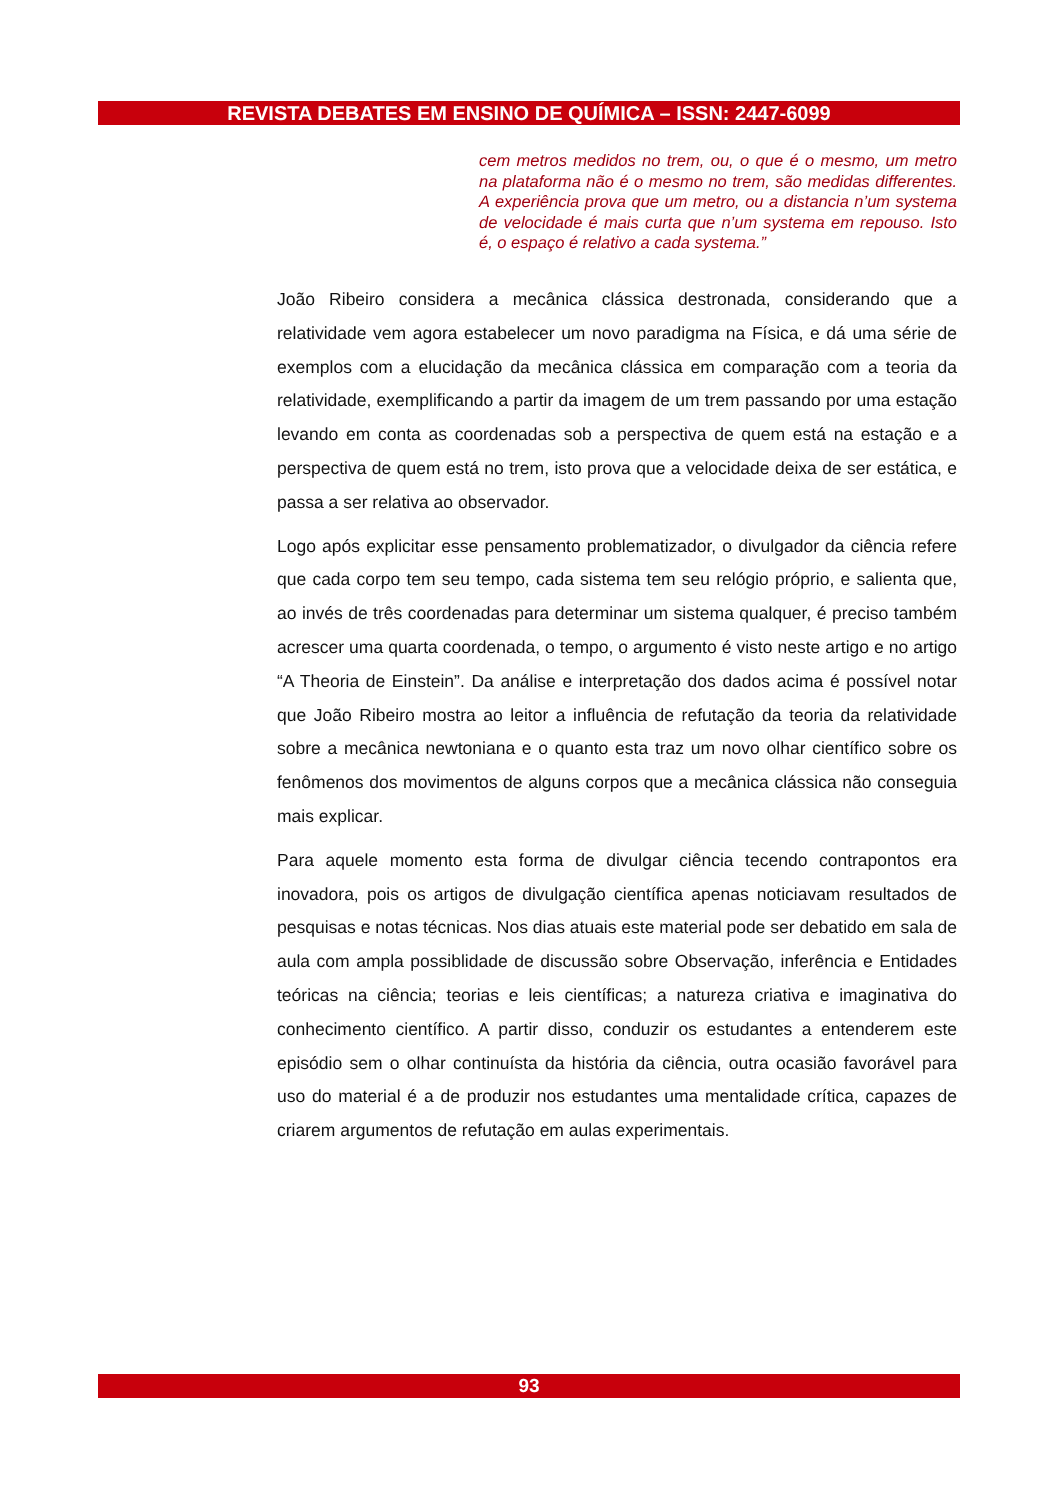REVISTA DEBATES EM ENSINO DE QUÍMICA – ISSN: 2447-6099
cem metros medidos no trem, ou, o que é o mesmo, um metro na plataforma não é o mesmo no trem, são medidas differentes. A experiência prova que um metro, ou a distancia n’um systema de velocidade é mais curta que n’um systema em repouso. Isto é, o espaço é relativo a cada systema.”
João Ribeiro considera a mecânica clássica destronada, considerando que a relatividade vem agora estabelecer um novo paradigma na Física, e dá uma série de exemplos com a elucidação da mecânica clássica em comparação com a teoria da relatividade, exemplificando a partir da imagem de um trem passando por uma estação levando em conta as coordenadas sob a perspectiva de quem está na estação e a perspectiva de quem está no trem, isto prova que a velocidade deixa de ser estática, e passa a ser relativa ao observador.
Logo após explicitar esse pensamento problematizador, o divulgador da ciência refere que cada corpo tem seu tempo, cada sistema tem seu relógio próprio, e salienta que, ao invés de três coordenadas para determinar um sistema qualquer, é preciso também acrescer uma quarta coordenada, o tempo, o argumento é visto neste artigo e no artigo “A Theoria de Einstein”. Da análise e interpretação dos dados acima é possível notar que João Ribeiro mostra ao leitor a influência de refutação da teoria da relatividade sobre a mecânica newtoniana e o quanto esta traz um novo olhar científico sobre os fenômenos dos movimentos de alguns corpos que a mecânica clássica não conseguia mais explicar.
Para aquele momento esta forma de divulgar ciência tecendo contrapontos era inovadora, pois os artigos de divulgação científica apenas noticiavam resultados de pesquisas e notas técnicas. Nos dias atuais este material pode ser debatido em sala de aula com ampla possiblidade de discussão sobre Observação, inferência e Entidades teóricas na ciência; teorias e leis científicas; a natureza criativa e imaginativa do conhecimento científico. A partir disso, conduzir os estudantes a entenderem este episódio sem o olhar continuísta da história da ciência, outra ocasião favorável para uso do material é a de produzir nos estudantes uma mentalidade crítica, capazes de criarem argumentos de refutação em aulas experimentais.
93